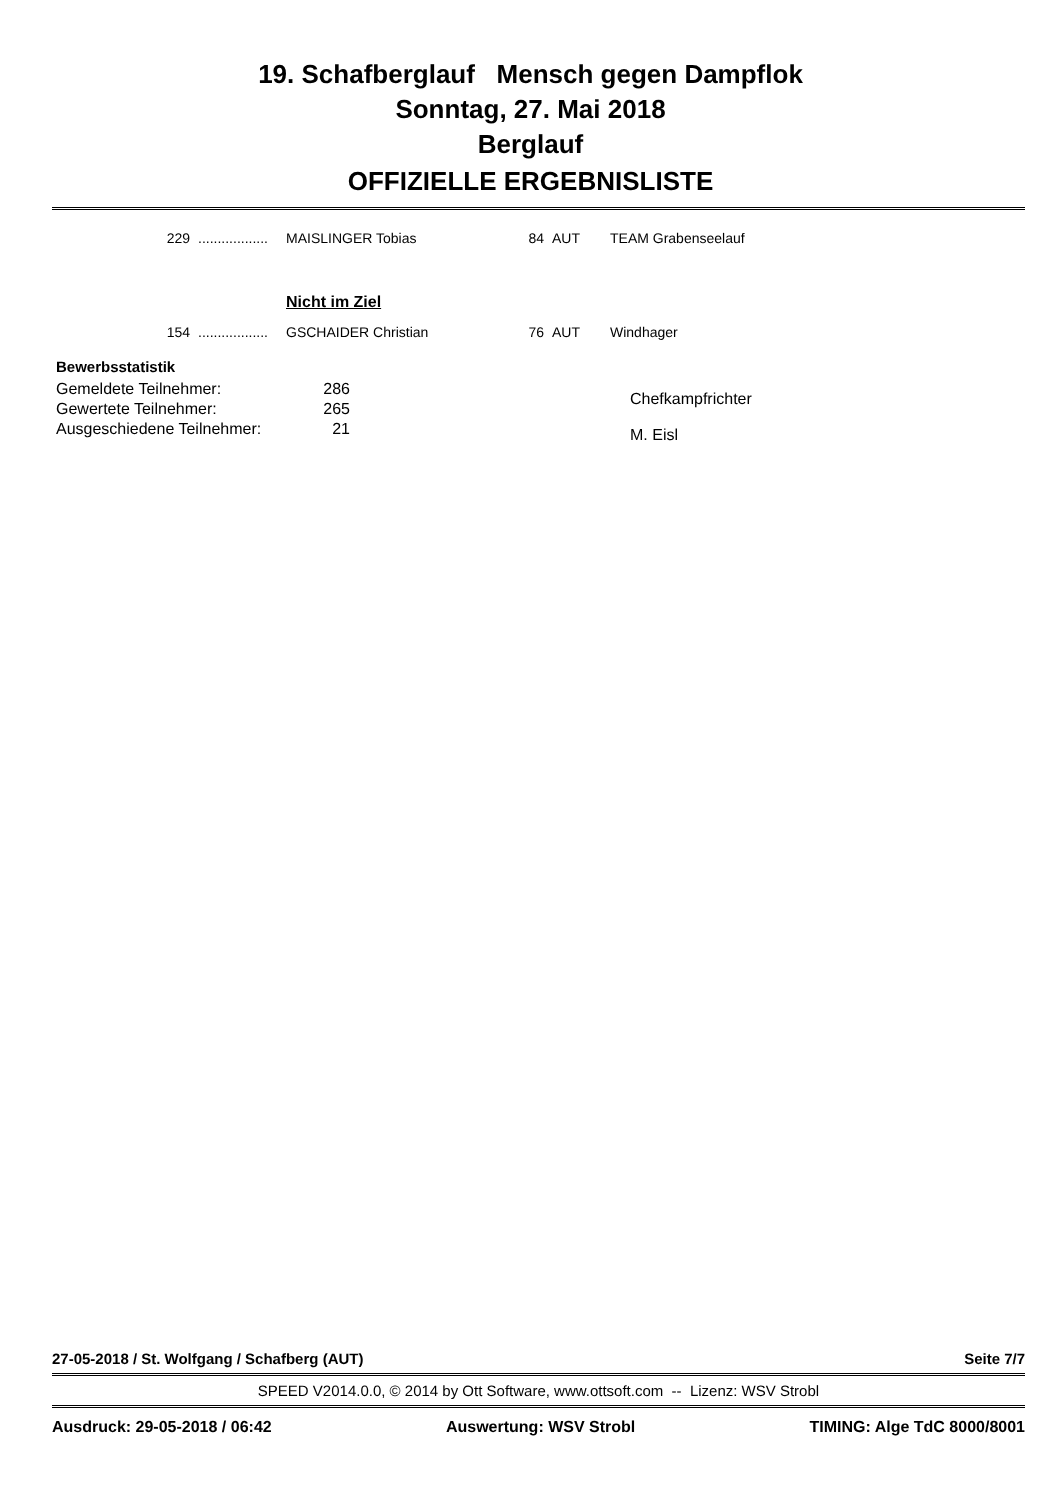19. Schafberglauf Mensch gegen Dampflok
Sonntag, 27. Mai 2018
Berglauf
OFFIZIELLE ERGEBNISLISTE
| 229 | .................. | MAISLINGER Tobias | 84 | AUT | TEAM Grabenseelauf |
| | | Nicht im Ziel | | | |
| 154 | .................. | GSCHAIDER Christian | 76 | AUT | Windhager |
Bewerbsstatistik
| Gemeldete Teilnehmer: | 286 |
| Gewertete Teilnehmer: | 265 |
| Ausgeschiedene Teilnehmer: | 21 |
Chefkampfrichter
M. Eisl
27-05-2018 / St. Wolfgang / Schafberg (AUT) Seite 7/7
SPEED V2014.0.0, © 2014 by Ott Software, www.ottsoft.com -- Lizenz: WSV Strobl
Ausdruck: 29-05-2018 / 06:42 Auswertung: WSV Strobl TIMING: Alge TdC 8000/8001